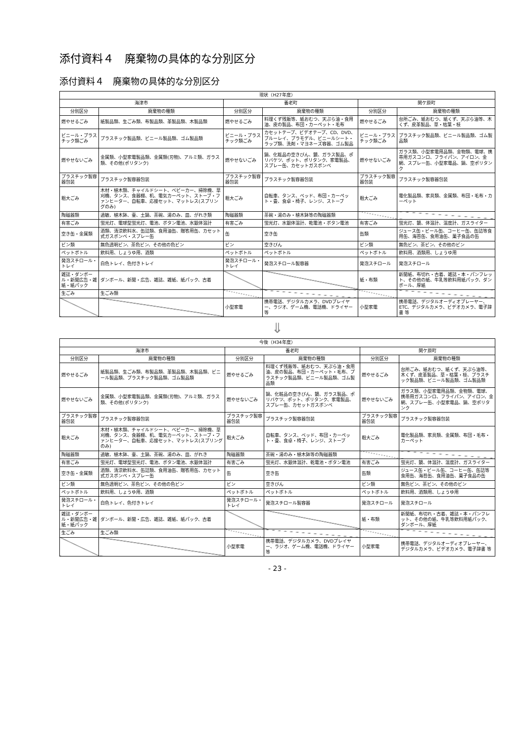添付資料４　廃棄物の具体的な分別区分
添付資料４　廃棄物の具体的な分別区分
| 現状（H27年度） | | | | | |
| --- | --- | --- | --- | --- | --- |
| 海津市 | | 養老町 | | 関ケ原町 | |
| 分別区分 | 廃棄物の種類 | 分別区分 | 廃棄物の種類 | 分別区分 | 廃棄物の種類 |
| 燃やせるごみ | 紙製品類、生ごみ類、布製品類、革製品類、木製品類 | 燃やせるごみ | 料理くず残飯等、紙おむつ、天ぷら油・食用油、皮の製品、布団・カーペット・毛布 | 燃やせるごみ | 台所ごみ、紙おむつ、紙くず、天ぷら油等、木くず、皮革製品、草・枯葉・枝 |
| ビニール・プラスチック類ごみ | プラスチック製品類、ビニール製品類、ゴム製品類 | ビニール・プラスチック類ごみ | カセットテープ、ビデオテープ、CD、DVD、ブルーレイ、プラモデル、ビニールシート・ラップ類、洗剤・マヨネーズ容器、ゴム製品 | ビニール・プラスチック類ごみ | プラスチック製品類、ビニール製品類、ゴム製品類 |
| 燃やせないごみ | 金属類、小型家電製品類、金属類(刃物)、アルミ類、ガラス類、その他(ポリタンク) | 燃やせないごみ | 鍋、化粧品の空きびん、鏡、ガラス製品、ポリバケツ、ポット、ポリタンク、家電製品、スプレー缶、カセットガスボンベ | 燃やせないごみ | ガラス類、小型家電用品類、金物類、電球、携帯用ガスコンロ、フライパン、アイロン、金網、スプレー缶、小型家電品、鍋、空ポリタンク |
| プラスチック製容器包装 | プラスチック製容器包装 | プラスチック製容器包装 | プラスチック製容器包装 | プラスチック製容器包装 | プラスチック製容器包装 |
| 粗大ごみ | 木材・植木類、チャイルドシート、ベビーカー、掃除機、草刈機、タンス、食器棚、机、電気カーペット、ストーブ・ファンヒーター、自転車、応接セット、マットレス(スプリングのみ) | 粗大ごみ | 自転車、タンス、ベッド、布団・カーペット・畳、食卓・椅子、レンジ、ストーブ | 粗大ごみ | 電化製品類、家具類、金属類、布団・毛布・カーペット |
| 陶磁器類 | 過敏、植木鉢、壷、土鍋、茶碗、湯のみ、皿、がれき類 | 陶磁器類 | 茶碗・湯のみ・植木鉢等の陶磁器類 | | |
| 有害ごみ | 蛍光灯、電球型蛍光灯、電池、ボタン電池、水銀体温計 | 有害ごみ | 蛍光灯、水銀体温計、乾電池・ボタン電池 | 有害ごみ | 蛍光灯、鏡、体温計、温度計、ガスライター |
| 空き缶・金属類 | 酒類、清涼飲料水、缶詰類、食用油缶、贈答用缶、カセット式ガスボンベ・スプレー缶 | 缶 | 空き缶 | 缶類 | ジュース缶・ビール缶、コーヒー缶、缶詰等食用缶、海苔缶、食用油缶、菓子食品の缶 |
| ビン類 | 無色透明ビン、茶色ビン、その他の色ビン | ビン | 空きびん | ビン類 | 無色ビン、茶ビン、その他のビン |
| ペットボトル | 飲料用、しょうゆ用、酒類 | ペットボトル | ペットボトル | ペットボトル | 飲料用、酒類用、しょうゆ用 |
| 発泡スチロール・トレイ | 白色トレイ、色付きトレイ | 発泡スチロール・トレイ | 発泡スチロール製容器 | 発泡スチロール | 発泡スチロール |
| 雑誌・ダンボール・新聞広告・雑紙・紙パック | ダンボール、新聞・広告、雑誌、雑紙、紙パック、古着 | | | 紙・布類 | 新聞紙、布切れ・古着、雑誌・本・パンフレット、その他の紙、牛乳等飲料用紙パック、ダンボール、厚紙 |
| 生ごみ | 生ごみ類 | | | | |
| | | 小型家電 | 携帯電話、デジタルカメラ、DVDプレイヤー、ラジオ、ゲーム機、電話機、ドライヤー 等 | 小型家電 | 携帯電話、デジタルオーディオプレーヤー、ETC、デジタルカメラ、ビデオカメラ、電子辞書 等 |
⇓
| 今後（H34年度） | | | | | |
| --- | --- | --- | --- | --- | --- |
| 海津市 | | 養老町 | | 関ケ原町 | |
| 分別区分 | 廃棄物の種類 | 分別区分 | 廃棄物の種類 | 分別区分 | 廃棄物の種類 |
| 燃やせるごみ | 紙製品類、生ごみ類、布製品類、革製品類、木製品類、ビニール製品類、プラスチック製品類、ゴム製品類 | 燃やせるごみ | 料理くず残飯等、紙おむつ、天ぷら油・食用油、皮の製品、布団・カーペット・毛布、プラスチック製品類、ビニール製品類、ゴム製品類 | 燃やせるごみ | 台所ごみ、紙おむつ、紙くず、天ぷら油等、木くず、皮革製品、草・枯葉・枝、プラスチック製品類、ビニール製品類、ゴム製品類 |
| 燃やせないごみ | 金属類、小型家電製品類、金属類(刃物)、アルミ類、ガラス類、その他(ポリタンク) | 燃やせないごみ | 鍋、化粧品の空きびん、鏡、ガラス製品、ポリバケツ、ポット、ポリタンク、家電製品、スプレー缶、カセットガスボンベ | 燃やせないごみ | ガラス類、小型家電用品類、金物類、電球、携帯用ガスコンロ、フライパン、アイロン、金網、スプレー缶、小型家電品、鍋、空ポリタンク |
| プラスチック製容器包装 | プラスチック製容器包装 | プラスチック製容器包装 | プラスチック製容器包装 | プラスチック製容器包装 | プラスチック製容器包装 |
| 粗大ごみ | 木材・植木類、チャイルドシート、ベビーカー、掃除機、草刈機、タンス、食器棚、机、電気カーペット、ストーブ・ファンヒーター、自転車、応接セット、マットレス(スプリングのみ) | 粗大ごみ | 自転車、タンス、ベッド、布団・カーペット・畳、食卓・椅子、レンジ、ストーブ | 粗大ごみ | 電化製品類、家具類、金属類、布団・毛布・カーペット |
| 陶磁器類 | 過敏、植木鉢、壷、土鍋、茶碗、湯のみ、皿、がれき | 陶磁器類 | 茶碗・湯のみ・植木鉢等の陶磁器類 | | |
| 有害ごみ | 蛍光灯、電球型蛍光灯、電池、ボタン電池、水銀体温計 | 有害ごみ | 蛍光灯、水銀体温計、乾電池・ボタン電池 | 有害ごみ | 蛍光灯、鏡、体温計、温度計、ガスライター |
| 空き缶・金属類 | 酒類、清涼飲料水、缶詰類、食用油缶、贈答用缶、カセット式ガスボンベ・スプレー缶 | 缶 | 空き缶 | 缶類 | ジュース缶・ビール缶、コーヒー缶、缶詰等食用缶、海苔缶、食用油缶、菓子食品の缶 |
| ビン類 | 無色透明ビン、茶色ビン、その他の色ビン | ビン | 空きびん | ビン類 | 無色ビン、茶ビン、その他のビン |
| ペットボトル | 飲料用、しょうゆ用、酒類 | ペットボトル | ペットボトル | ペットボトル | 飲料用、酒類用、しょうゆ用 |
| 発泡スチロール・トレイ | 白色トレイ、色付きトレイ | 発泡スチロール・トレイ | 発泡スチロール製容器 | 発泡スチロール | 発泡スチロール |
| 雑誌・ダンボール・新聞広告・雑紙・紙パック | ダンボール、新聞・広告、雑誌、雑紙、紙パック、古着 | | | 紙・布類 | 新聞紙、布切れ・古着、雑誌・本・パンフレット、その他の紙、牛乳等飲料用紙パック、ダンボール、厚紙 |
| 生ごみ | 生ごみ類 | | | | |
| | | 小型家電 | 携帯電話、デジタルカメラ、DVDプレイヤー、ラジオ、ゲーム機、電話機、ドライヤー 等 | 小型家電 | 携帯電話、デジタルオーディオプレーヤー、デジタルカメラ、ビデオカメラ、電子辞書 等 |
- 23 -